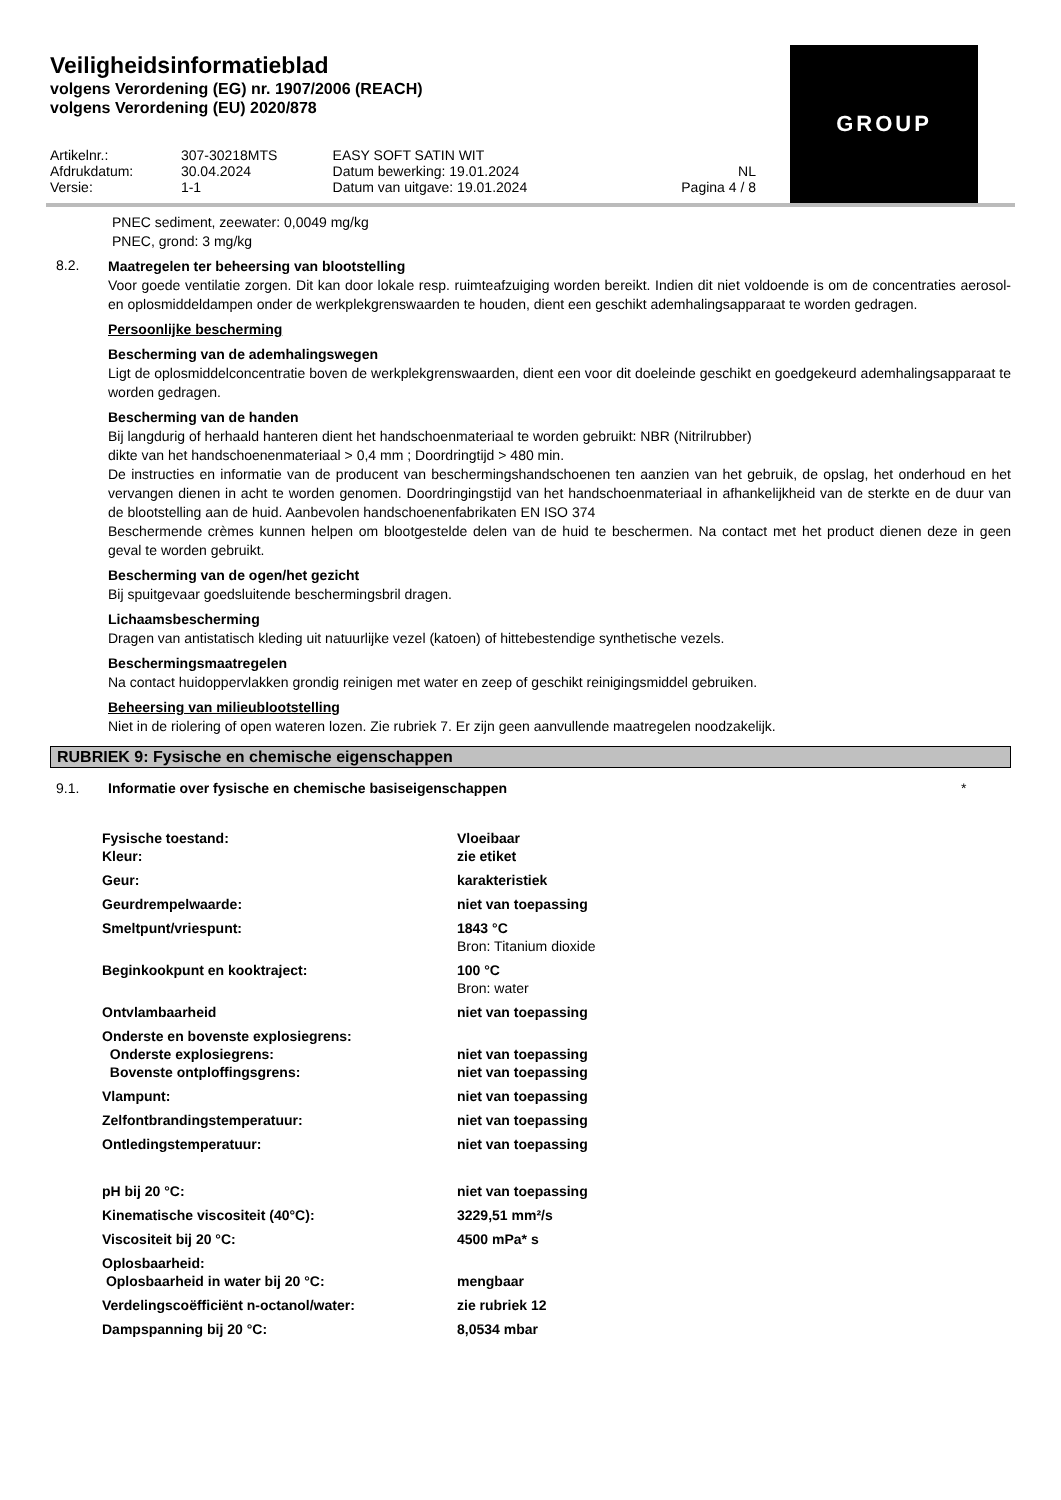Veiligheidsinformatieblad
volgens Verordening (EG) nr. 1907/2006 (REACH)
volgens Verordening (EU) 2020/878
GROUP
| Artikelnr.: | 307-30218MTS | EASY SOFT SATIN WIT | |
| Afdrukdatum: | 30.04.2024 | Datum bewerking: 19.01.2024 | NL |
| Versie: | 1-1 | Datum van uitgave: 19.01.2024 | Pagina 4 / 8 |
PNEC sediment, zeewater: 0,0049 mg/kg
PNEC, grond: 3 mg/kg
8.2.
Maatregelen ter beheersing van blootstelling
Voor goede ventilatie zorgen. Dit kan door lokale resp. ruimteafzuiging worden bereikt. Indien dit niet voldoende is om de concentraties aerosol- en oplosmiddeldampen onder de werkplekgrenswaarden te houden, dient een geschikt ademhalingsapparaat te worden gedragen.
Persoonlijke bescherming
Bescherming van de ademhalingswegen
Ligt de oplosmiddelconcentratie boven de werkplekgrenswaarden, dient een voor dit doeleinde geschikt en goedgekeurd ademhalingsapparaat te worden gedragen.
Bescherming van de handen
Bij langdurig of herhaald hanteren dient het handschoenmateriaal te worden gebruikt: NBR (Nitrilrubber)
dikte van het handschoenenmateriaal > 0,4 mm ; Doordringtijd > 480 min.
De instructies en informatie van de producent van beschermingshandschoenen ten aanzien van het gebruik, de opslag, het onderhoud en het vervangen dienen in acht te worden genomen. Doordringingstijd van het handschoenmateriaal in afhankelijkheid van de sterkte en de duur van de blootstelling aan de huid. Aanbevolen handschoenenfabrikaten EN ISO 374
Beschermende crèmes kunnen helpen om blootgestelde delen van de huid te beschermen. Na contact met het product dienen deze in geen geval te worden gebruikt.
Bescherming van de ogen/het gezicht
Bij spuitgevaar goedsluitende beschermingsbril dragen.
Lichaamsbescherming
Dragen van antistatisch kleding uit natuurlijke vezel (katoen) of hittebestendige synthetische vezels.
Beschermingsmaatregelen
Na contact huidoppervlakken grondig reinigen met water en zeep of geschikt reinigingsmiddel gebruiken.
Beheersing van milieublootstelling
Niet in de riolering of open wateren lozen. Zie rubriek 7. Er zijn geen aanvullende maatregelen noodzakelijk.
RUBRIEK 9: Fysische en chemische eigenschappen
9.1. Informatie over fysische en chemische basiseigenschappen
*
| Fysische toestand: Kleur: | Vloeibaar zie etiket |
| Geur: | karakteristiek |
| Geurdrempelwaarde: | niet van toepassing |
| Smeltpunt/vriespunt: | 1843 °C Bron: Titanium dioxide |
| Beginkookpunt en kooktraject: | 100 °C Bron: water |
| Ontvlambaarheid | niet van toepassing |
| Onderste en bovenste explosiegrens: Onderste explosiegrens: Bovenste ontploffingsgrens: | niet van toepassing niet van toepassing |
| Vlampunt: | niet van toepassing |
| Zelfontbrandingstemperatuur: | niet van toepassing |
| Ontledingstemperatuur: | niet van toepassing |
| pH bij 20 °C: | niet van toepassing |
| Kinematische viscositeit (40°C): | 3229,51 mm²/s |
| Viscositeit bij 20 °C: | 4500 mPa* s |
| Oplosbaarheid: Oplosbaarheid in water bij 20 °C: | mengbaar |
| Verdelingscoëfficiënt n-octanol/water: | zie rubriek 12 |
| Dampspanning bij 20 °C: | 8,0534 mbar |